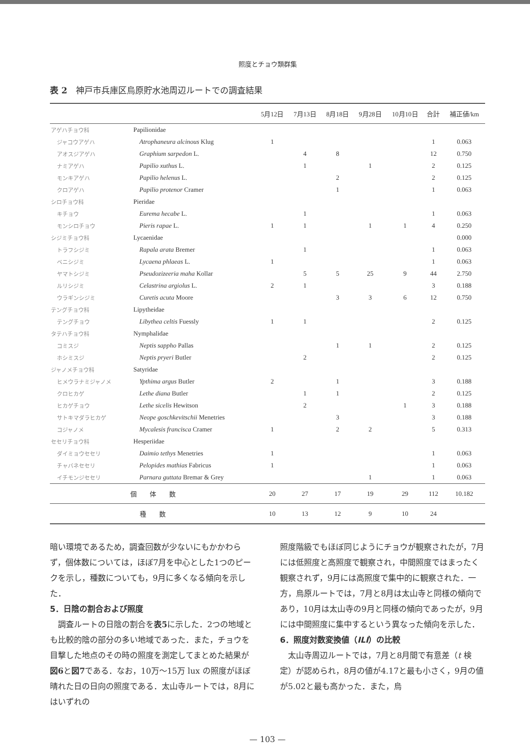照度とチョウ類群集
表 2　神戸市兵庫区烏原貯水池周辺ルートでの調査結果
| | | 5月12日 | 7月13日 | 8月18日 | 9月28日 | 10月10日 | 合計 | 補正値/km |
| --- | --- | --- | --- | --- | --- | --- | --- | --- |
| アゲハチョウ科 | Papilionidae | | | | | | | |
| ジャコウアゲハ | Atrophaneura alcinous Klug | 1 | | | | | 1 | 0.063 |
| アオスジアゲハ | Graphium sarpedon L. | | 4 | 8 | | | 12 | 0.750 |
| ナミアゲハ | Papilio xuthus L. | | 1 | | 1 | | 2 | 0.125 |
| モンキアゲハ | Papilio helenus L. | | | 2 | | | 2 | 0.125 |
| クロアゲハ | Papilio protenor Cramer | | | 1 | | | 1 | 0.063 |
| シロチョウ科 | Pieridae | | | | | | | |
| キチョウ | Eurema hecabe L. | | 1 | | | | 1 | 0.063 |
| モンシロチョウ | Pieris rapae L. | 1 | 1 | | 1 | 1 | 4 | 0.250 |
| シジミチョウ科 | Lycaenidae | | | | | | | 0.000 |
| トラフシジミ | Rapala arata Bremer | | 1 | | | | 1 | 0.063 |
| ベニシジミ | Lycaena phlaeas L. | 1 | | | | | 1 | 0.063 |
| ヤマトシジミ | Pseudozizeeria maha Kollar | | 5 | 5 | 25 | 9 | 44 | 2.750 |
| ルリシジミ | Celastrina argiolus L. | 2 | 1 | | | | 3 | 0.188 |
| ウラギンシジミ | Curetis acuta Moore | | | 3 | 3 | 6 | 12 | 0.750 |
| テングチョウ科 | Lipytheidae | | | | | | | |
| テングチョウ | Libythea celtis Fuessly | 1 | 1 | | | | 2 | 0.125 |
| タテハチョウ科 | Nymphalidae | | | | | | | |
| コミスジ | Neptis sappho Pallas | | | 1 | 1 | | 2 | 0.125 |
| ホシミスジ | Neptis pryeri Butler | | 2 | | | | 2 | 0.125 |
| ジャノメチョウ科 | Satyridae | | | | | | | |
| ヒメウラナミジャノメ | Ypthima argus Butler | 2 | | 1 | | | 3 | 0.188 |
| クロヒカゲ | Lethe diana Butler | | 1 | 1 | | | 2 | 0.125 |
| ヒカゲチョウ | Lethe sicelis Hewitson | | 2 | | | 1 | 3 | 0.188 |
| サトキマダラヒカゲ | Neope goschkevitschii Menetries | | | 3 | | | 3 | 0.188 |
| コジャノメ | Mycalesis francisca Cramer | 1 | | 2 | 2 | | 5 | 0.313 |
| セセリチョウ科 | Hesperiidae | | | | | | | |
| ダイミョウセセリ | Daimio tethys Menetries | 1 | | | | | 1 | 0.063 |
| チャバネセセリ | Pelopides mathias Fabricus | 1 | | | | | 1 | 0.063 |
| イチモンジセセリ | Parnara guttata Bremar & Grey | | | | 1 | | 1 | 0.063 |
| 個 体 数 | | 20 | 27 | 17 | 19 | 29 | 112 | 10.182 |
| 種 数 | | 10 | 13 | 12 | 9 | 10 | 24 | |
暗い環境であるため，調査回数が少ないにもかかわらず，個体数については，ほぼ7月を中心とした1つのピークを示し，種数についても，9月に多くなる傾向を示した．
5．日陰の割合および照度
　調査ルートの日陰の割合を表5に示した．2つの地域とも比較的陰の部分の多い地域であった．また，チョウを目撃した地点のその時の照度を測定してまとめた結果が図6と図7である．なお，10万～15万 lux の照度がほぼ晴れた日の日向の照度である．太山寺ルートでは，8月にはいずれの
照度階級でもほぼ同じようにチョウが観察されたが，7月には低照度と高照度で観察され，中間照度ではまったく観察されず，9月には高照度で集中的に観察された．一方，烏原ルートでは，7月と8月は太山寺と同様の傾向であり，10月は太山寺の9月と同様の傾向であったが，9月には中間照度に集中するという異なった傾向を示した．
6．照度対数変換値（ILI）の比較
　太山寺周辺ルートでは，7月と8月間で有意差（t 検定）が認められ，8月の値が4.17と最も小さく，9月の値が5.02と最も高かった．また，烏
— 103 —